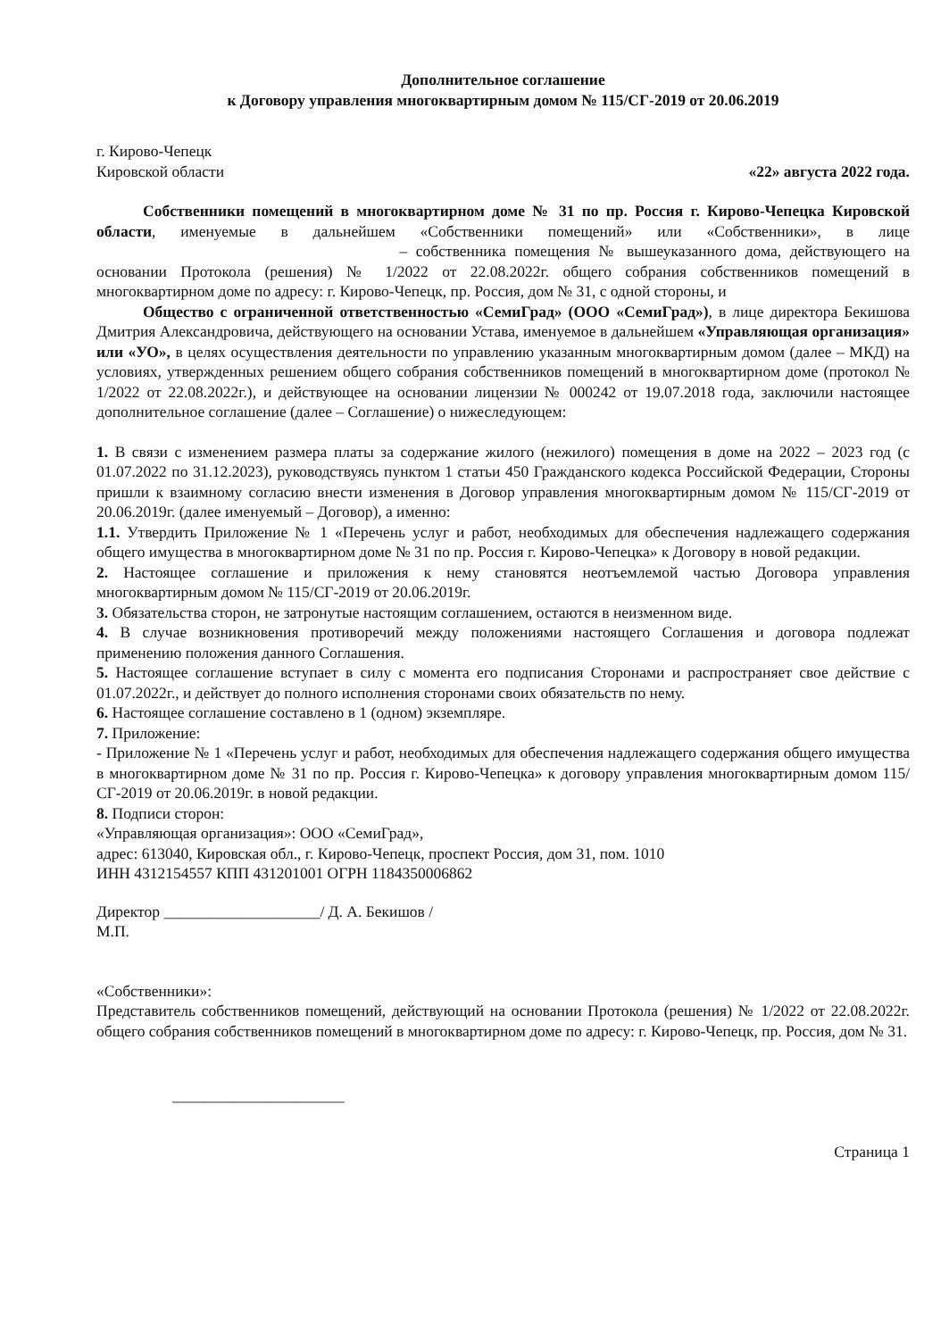Дополнительное соглашение
к Договору управления многоквартирным домом № 115/СГ-2019 от 20.06.2019
г. Кирово-Чепецк
Кировской области «22» августа 2022 года.
Собственники помещений в многоквартирном доме № 31 по пр. Россия г. Кирово-Чепецка Кировской области, именуемые в дальнейшем «Собственники помещений» или «Собственники», в лице – собственника помещения № вышеуказанного дома, действующего на основании Протокола (решения) № 1/2022 от 22.08.2022г. общего собрания собственников помещений в многоквартирном доме по адресу: г. Кирово-Чепецк, пр. Россия, дом № 31, с одной стороны, и
Общество с ограниченной ответственностью «СемиГрад» (ООО «СемиГрад»), в лице директора Бекишова Дмитрия Александровича, действующего на основании Устава, именуемое в дальнейшем «Управляющая организация» или «УО», в целях осуществления деятельности по управлению указанным многоквартирным домом (далее – МКД) на условиях, утвержденных решением общего собрания собственников помещений в многоквартирном доме (протокол № 1/2022 от 22.08.2022г.), и действующее на основании лицензии № 000242 от 19.07.2018 года, заключили настоящее дополнительное соглашение (далее – Соглашение) о нижеследующем:
1. В связи с изменением размера платы за содержание жилого (нежилого) помещения в доме на 2022 – 2023 год (с 01.07.2022 по 31.12.2023), руководствуясь пунктом 1 статьи 450 Гражданского кодекса Российской Федерации, Стороны пришли к взаимному согласию внести изменения в Договор управления многоквартирным домом № 115/СГ-2019 от 20.06.2019г. (далее именуемый – Договор), а именно:
1.1. Утвердить Приложение № 1 «Перечень услуг и работ, необходимых для обеспечения надлежащего содержания общего имущества в многоквартирном доме № 31 по пр. Россия г. Кирово-Чепецка» к Договору в новой редакции.
2. Настоящее соглашение и приложения к нему становятся неотъемлемой частью Договора управления многоквартирным домом № 115/СГ-2019 от 20.06.2019г.
3. Обязательства сторон, не затронутые настоящим соглашением, остаются в неизменном виде.
4. В случае возникновения противоречий между положениями настоящего Соглашения и договора подлежат применению положения данного Соглашения.
5. Настоящее соглашение вступает в силу с момента его подписания Сторонами и распространяет свое действие с 01.07.2022г., и действует до полного исполнения сторонами своих обязательств по нему.
6. Настоящее соглашение составлено в 1 (одном) экземпляре.
7. Приложение:
- Приложение № 1 «Перечень услуг и работ, необходимых для обеспечения надлежащего содержания общего имущества в многоквартирном доме № 31 по пр. Россия г. Кирово-Чепецка» к договору управления многоквартирным домом 115/СГ-2019 от 20.06.2019г. в новой редакции.
8. Подписи сторон:
«Управляющая организация»: ООО «СемиГрад»,
адрес: 613040, Кировская обл., г. Кирово-Чепецк, проспект Россия, дом 31, пом. 1010
ИНН 4312154557 КПП 431201001 ОГРН 1184350006862
Директор ____________________/ Д. А. Бекишов /
М.П.
«Собственники»:
Представитель собственников помещений, действующий на основании Протокола (решения) № 1/2022 от 22.08.2022г. общего собрания собственников помещений в многоквартирном доме по адресу: г. Кирово-Чепецк, пр. Россия, дом № 31.
______________________
Страница 1